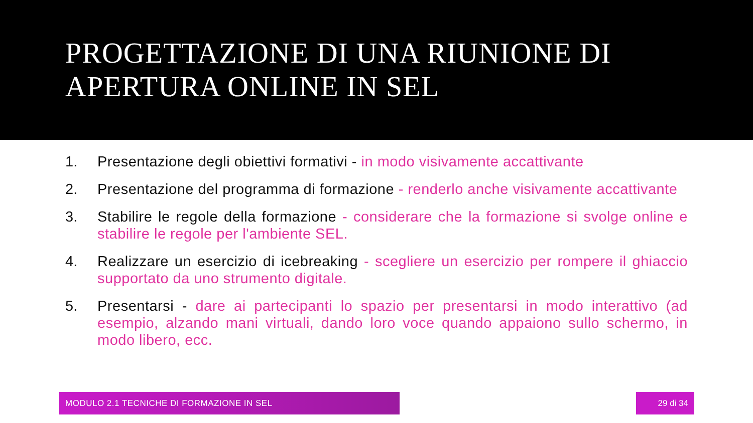PROGETTAZIONE DI UNA RIUNIONE DI APERTURA ONLINE IN SEL
1. Presentazione degli obiettivi formativi - in modo visivamente accattivante
2. Presentazione del programma di formazione - renderlo anche visivamente accattivante
3. Stabilire le regole della formazione - considerare che la formazione si svolge online e stabilire le regole per l'ambiente SEL.
4. Realizzare un esercizio di icebreaking - scegliere un esercizio per rompere il ghiaccio supportato da uno strumento digitale.
5. Presentarsi - dare ai partecipanti lo spazio per presentarsi in modo interattivo (ad esempio, alzando mani virtuali, dando loro voce quando appaiono sullo schermo, in modo libero, ecc.
MODULO 2.1 TECNICHE DI FORMAZIONE IN SEL 29 di 34